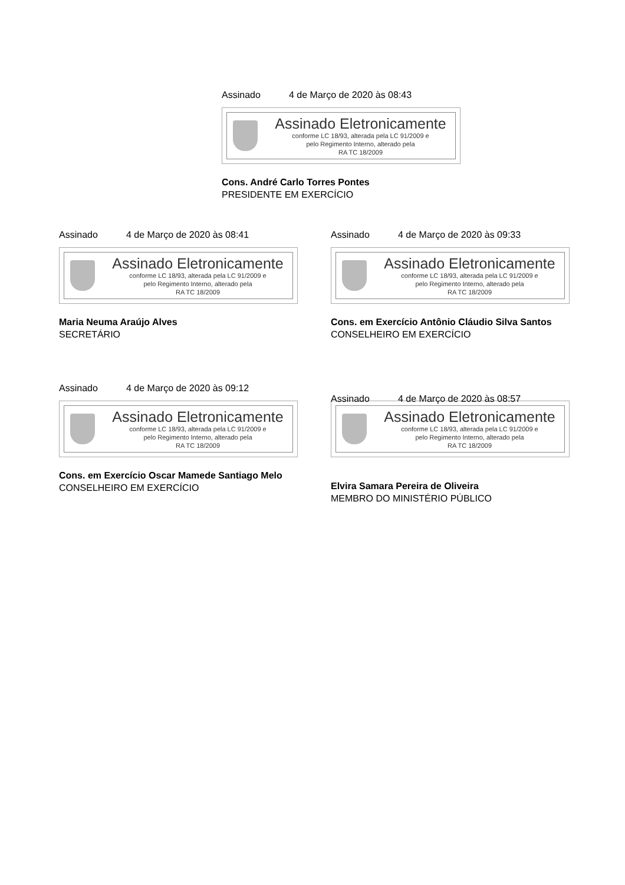Assinado 4 de Março de 2020 às 08:43
Assinado Eletronicamente
conforme LC 18/93, alterada pela LC 91/2009 e
pelo Regimento Interno, alterado pela
RA TC 18/2009
Cons. André Carlo Torres Pontes
PRESIDENTE EM EXERCÍCIO
Assinado 4 de Março de 2020 às 08:41
Assinado Eletronicamente
conforme LC 18/93, alterada pela LC 91/2009 e
pelo Regimento Interno, alterado pela
RA TC 18/2009
Maria Neuma Araújo Alves
SECRETÁRIO
Assinado 4 de Março de 2020 às 09:33
Assinado Eletronicamente
conforme LC 18/93, alterada pela LC 91/2009 e
pelo Regimento Interno, alterado pela
RA TC 18/2009
Cons. em Exercício Antônio Cláudio Silva Santos
CONSELHEIRO EM EXERCÍCIO
Assinado 4 de Março de 2020 às 09:12
Assinado Eletronicamente
conforme LC 18/93, alterada pela LC 91/2009 e
pelo Regimento Interno, alterado pela
RA TC 18/2009
Cons. em Exercício Oscar Mamede Santiago Melo
CONSELHEIRO EM EXERCÍCIO
Assinado 4 de Março de 2020 às 08:57
Assinado Eletronicamente
conforme LC 18/93, alterada pela LC 91/2009 e
pelo Regimento Interno, alterado pela
RA TC 18/2009
Elvira Samara Pereira de Oliveira
MEMBRO DO MINISTÉRIO PÚBLICO